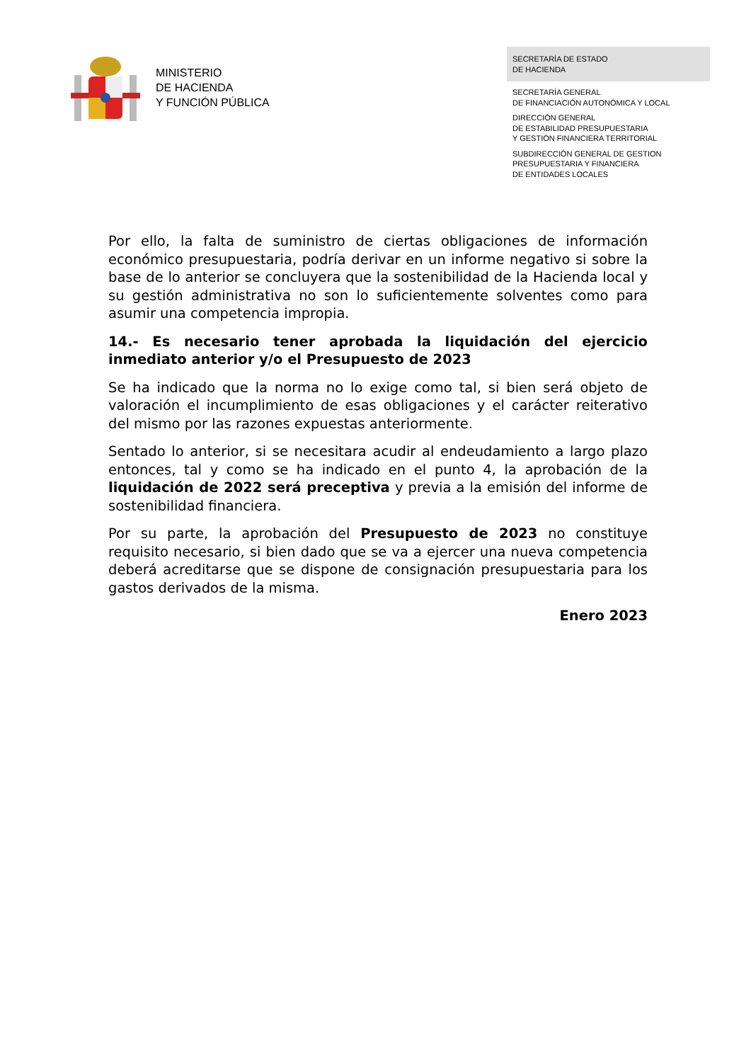MINISTERIO
DE HACIENDA
Y FUNCIÓN PÚBLICA
SECRETARÍA DE ESTADO
DE HACIENDA
SECRETARÍA GENERAL
DE FINANCIACIÓN AUTONÓMICA Y LOCAL
DIRECCIÓN GENERAL
DE ESTABILIDAD PRESUPUESTARIA
Y GESTIÓN FINANCIERA TERRITORIAL
SUBDIRECCIÓN GENERAL DE GESTION
PRESUPUESTARIA Y FINANCIERA
DE ENTIDADES LOCALES
Por ello, la falta de suministro de ciertas obligaciones de información económico presupuestaria, podría derivar en un informe negativo si sobre la base de lo anterior se concluyera que la sostenibilidad de la Hacienda local y su gestión administrativa no son lo suficientemente solventes como para asumir una competencia impropia.
14.- Es necesario tener aprobada la liquidación del ejercicio inmediato anterior y/o el Presupuesto de 2023
Se ha indicado que la norma no lo exige como tal, si bien será objeto de valoración el incumplimiento de esas obligaciones y el carácter reiterativo del mismo por las razones expuestas anteriormente.
Sentado lo anterior, si se necesitara acudir al endeudamiento a largo plazo entonces, tal y como se ha indicado en el punto 4, la aprobación de la liquidación de 2022 será preceptiva y previa a la emisión del informe de sostenibilidad financiera.
Por su parte, la aprobación del Presupuesto de 2023 no constituye requisito necesario, si bien dado que se va a ejercer una nueva competencia deberá acreditarse que se dispone de consignación presupuestaria para los gastos derivados de la misma.
Enero 2023